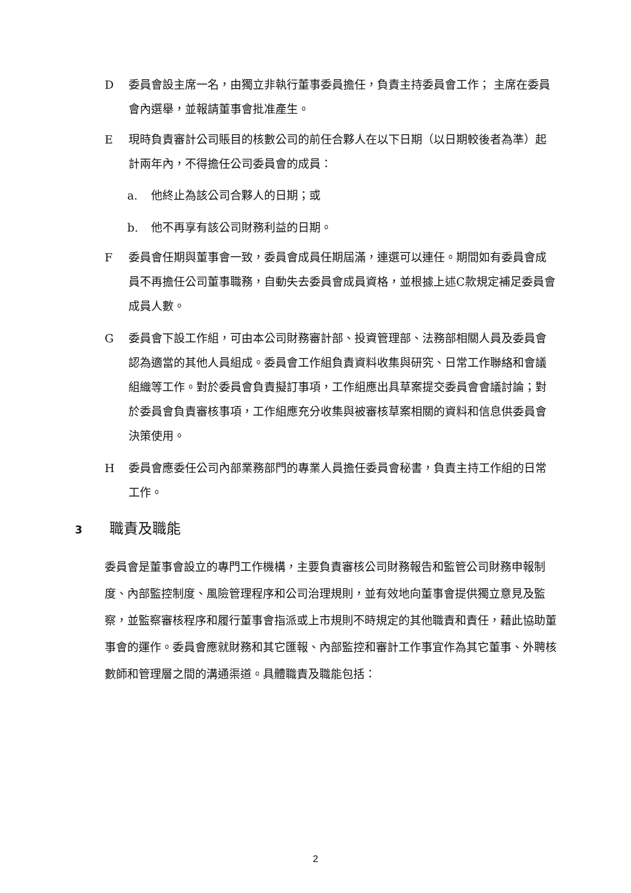D委員會設主席一名，由獨立非執行董事委員擔任，負責主持委員會工作； 主席在委員會內選舉，並報請董事會批准產生。
E現時負責審計公司賬目的核數公司的前任合夥人在以下日期（以日期較後者為準）起計兩年內，不得擔任公司委員會的成員：
a. 他終止為該公司合夥人的日期；或
b. 他不再享有該公司財務利益的日期。
F委員會任期與董事會一致，委員會成員任期屆滿，連選可以連任。期間如有委員會成員不再擔任公司董事職務，自動失去委員會成員資格，並根據上述C款規定補足委員會成員人數。
G委員會下設工作組，可由本公司財務審計部、投資管理部、法務部相關人員及委員會認為適當的其他人員組成。委員會工作組負責資料收集與研究、日常工作聯絡和會議組織等工作。對於委員會負責擬訂事項，工作組應出具草案提交委員會會議討論；對於委員會負責審核事項，工作組應充分收集與被審核草案相關的資料和信息供委員會決策使用。
H委員會應委任公司內部業務部門的專業人員擔任委員會秘書，負責主持工作組的日常工作。
3 職責及職能
委員會是董事會設立的專門工作機構，主要負責審核公司財務報告和監管公司財務申報制度、內部監控制度、風險管理程序和公司治理規則，並有效地向董事會提供獨立意見及監察，並監察審核程序和履行董事會指派或上市規則不時規定的其他職責和責任，藉此協助董事會的運作。委員會應就財務和其它匯報、內部監控和審計工作事宜作為其它董事、外聘核數師和管理層之間的溝通渠道。具體職責及職能包括：
2